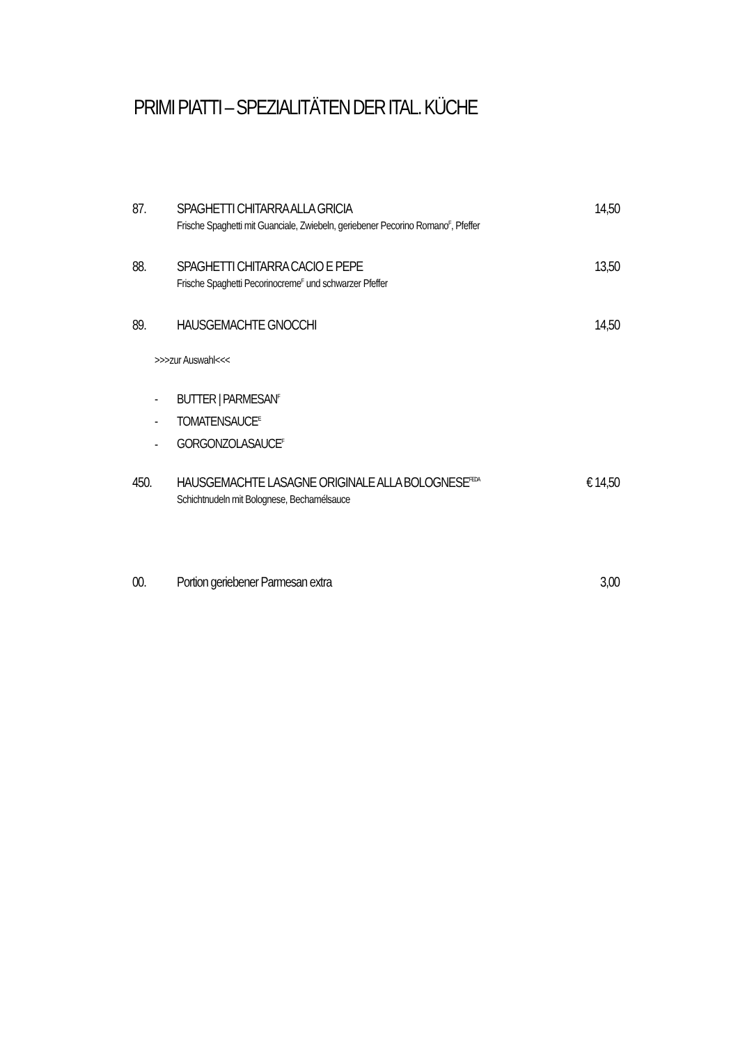PRIMI PIATTI – SPEZIALITÄTEN DER ITAL. KÜCHE
87. SPAGHETTI CHITARRA ALLA GRICIA 14,50
Frische Spaghetti mit Guanciale, Zwiebeln, geriebener Pecorino Romano<sup>F</sup>, Pfeffer
88. SPAGHETTI CHITARRA CACIO E PEPE
13,50
Frische Spaghetti Pecorinocreme<sup>F</sup> und schwarzer Pfeffer
89. HAUSGEMACHTE GNOCCHI 14,50
>>>zur Auswahl<<<
- BUTTER | PARMESAN<sup>F</sup>
- TOMATENSAUCE<sup>E</sup>
- GORGONZOLASAUCE<sup>F</sup>
450. HAUSGEMACHTE LASAGNE ORIGINALE ALLA BOLOGNESE<sup>FEDA</sup>
€ 14,50
Schichtnudeln mit Bolognese, Bechamélsauce
00. Portion geriebener Parmesan extra
3,00